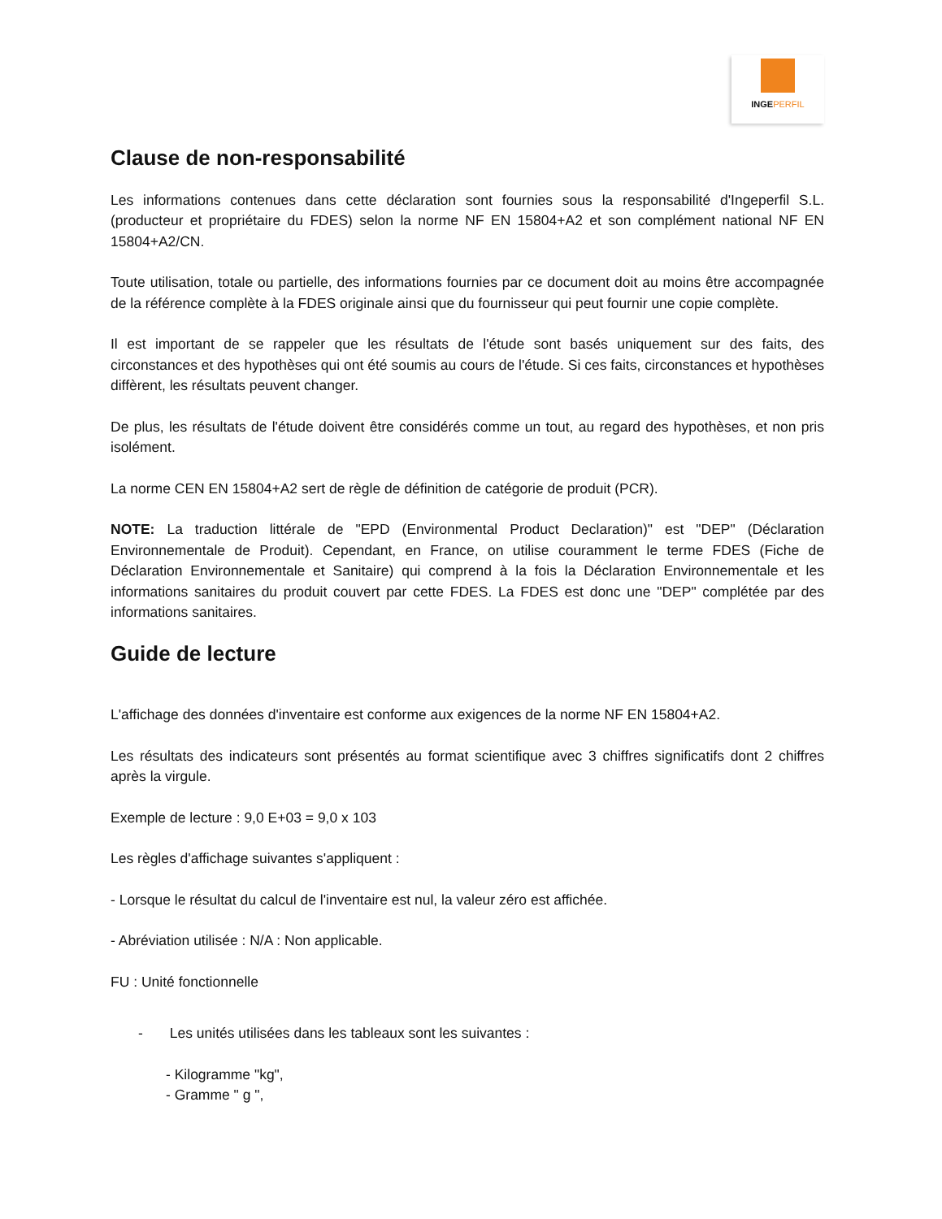INGEPERFIL
Clause de non-responsabilité
Les informations contenues dans cette déclaration sont fournies sous la responsabilité d'Ingeperfil S.L. (producteur et propriétaire du FDES) selon la norme NF EN 15804+A2 et son complément national NF EN 15804+A2/CN.
Toute utilisation, totale ou partielle, des informations fournies par ce document doit au moins être accompagnée de la référence complète à la FDES originale ainsi que du fournisseur qui peut fournir une copie complète.
Il est important de se rappeler que les résultats de l'étude sont basés uniquement sur des faits, des circonstances et des hypothèses qui ont été soumis au cours de l'étude. Si ces faits, circonstances et hypothèses diffèrent, les résultats peuvent changer.
De plus, les résultats de l'étude doivent être considérés comme un tout, au regard des hypothèses, et non pris isolément.
La norme CEN EN 15804+A2 sert de règle de définition de catégorie de produit (PCR).
NOTE: La traduction littérale de "EPD (Environmental Product Declaration)" est "DEP" (Déclaration Environnementale de Produit). Cependant, en France, on utilise couramment le terme FDES (Fiche de Déclaration Environnementale et Sanitaire) qui comprend à la fois la Déclaration Environnementale et les informations sanitaires du produit couvert par cette FDES. La FDES est donc une "DEP" complétée par des informations sanitaires.
Guide de lecture
L'affichage des données d'inventaire est conforme aux exigences de la norme NF EN 15804+A2.
Les résultats des indicateurs sont présentés au format scientifique avec 3 chiffres significatifs dont 2 chiffres après la virgule.
Exemple de lecture : 9,0 E+03 = 9,0 x 103
Les règles d'affichage suivantes s'appliquent :
- Lorsque le résultat du calcul de l'inventaire est nul, la valeur zéro est affichée.
- Abréviation utilisée : N/A : Non applicable.
FU : Unité fonctionnelle
- Les unités utilisées dans les tableaux sont les suivantes :
- Kilogramme "kg",
- Gramme " g ",